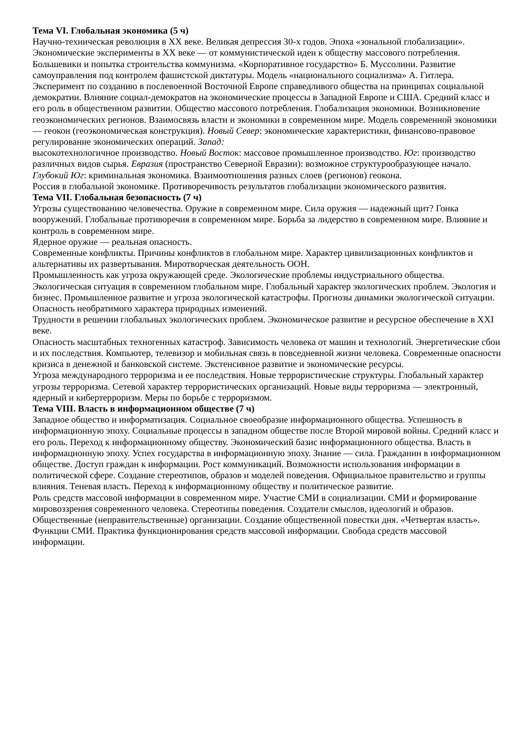Тема VI. Глобальная экономика (5 ч)
Научно-техническая революция в XX веке. Великая депрессия 30-х годов. Эпоха «зональной глобализации». Экономические эксперименты в XX веке — от коммунистической идеи к обществу массового потребления. Большевики и попытка строительства коммунизма. «Корпоративное государство» Б. Муссолини. Развитие самоуправления под контролем фашистской диктатуры. Модель «национального социализма» А. Гитлера. Эксперимент по созданию в послевоенной Восточной Европе справедливого общества на принципах социальной демократии. Влияние социал-демократов на экономические процессы в Западной Европе и США. Средний класс и его роль в общественном развитии. Общество массового потребления. Глобализация экономики. Возникновение геоэкономических регионов. Взаимосвязь власти и экономики в современном мире. Модель современной экономики — геокон (геоэкономическая конструкция). Новый Север: экономические характеристики, финансово-правовое регулирование экономических операций. Запад:
высокотехнологичное производство. Новый Восток: массовое промышленное производство. Юг: производство различных видов сырья. Евразия (пространство Северной Евразии): возможное структурообразующее начало. Глубокий Юг: криминальная экономика. Взаимоотношения разных слоев (регионов) геокона.
Россия в глобальной экономике. Противоречивость результатов глобализации экономического развития.
Тема VII. Глобальная безопасность (7 ч)
Угрозы существованию человечества. Оружие в современном мире. Сила оружия — надежный щит? Гонка вооружений. Глобальные противоречия в современном мире. Борьба за лидерство в современном мире. Влияние и контроль в современном мире.
Ядерное оружие — реальная опасность.
Современные конфликты. Причины конфликтов в глобальном мире. Характер цивилизационных конфликтов и альтернативы их развертывания. Миротворческая деятельность ООН.
Промышленность как угроза окружающей среде. Экологические проблемы индустриального общества. Экологическая ситуация в современном глобальном мире. Глобальный характер экологических проблем. Экология и бизнес. Промышленное развитие и угроза экологической катастрофы. Прогнозы динамики экологической ситуации. Опасность необратимого характера природных изменений.
Трудности в решении глобальных экологических проблем. Экономическое развитие и ресурсное обеспечение в XXI веке.
Опасность масштабных техногенных катастроф. Зависимость человека от машин и технологий. Энергетические сбои и их последствия. Компьютер, телевизор и мобильная связь в повседневной жизни человека. Современные опасности кризиса в денежной и банковской системе. Экстенсивное развитие и экономические ресурсы.
Угроза международного терроризма и ее последствия. Новые террористические структуры. Глобальный характер угрозы терроризма. Сетевой характер террористических организаций. Новые виды терроризма — электронный, ядерный и кибертерроризм. Меры по борьбе с терроризмом.
Тема VIII. Власть в информационном обществе (7 ч)
Западное общество и информатизация. Социальное своеобразие информационного общества. Успешность в информационную эпоху. Социальные процессы в западном обществе после Второй мировой войны. Средний класс и его роль. Переход к информационному обществу. Экономический базис информационного общества. Власть в информационную эпоху. Успех государства в информационную эпоху. Знание — сила. Гражданин в информационном обществе. Доступ граждан к информации. Рост коммуникаций. Возможности использования информации в политической сфере. Создание стереотипов, образов и моделей поведения. Официальное правительство и группы влияния. Теневая власть. Переход к информационному обществу и политическое развитие.
Роль средств массовой информации в современном мире. Участие СМИ в социализации. СМИ и формирование мировоззрения современного человека. Стереотипы поведения. Создатели смыслов, идеологий и образов. Общественные (неправительственные) организации. Создание общественной повестки дня. «Четвертая власть». Функции СМИ. Практика функционирования средств массовой информации. Свобода средств массовой информации.